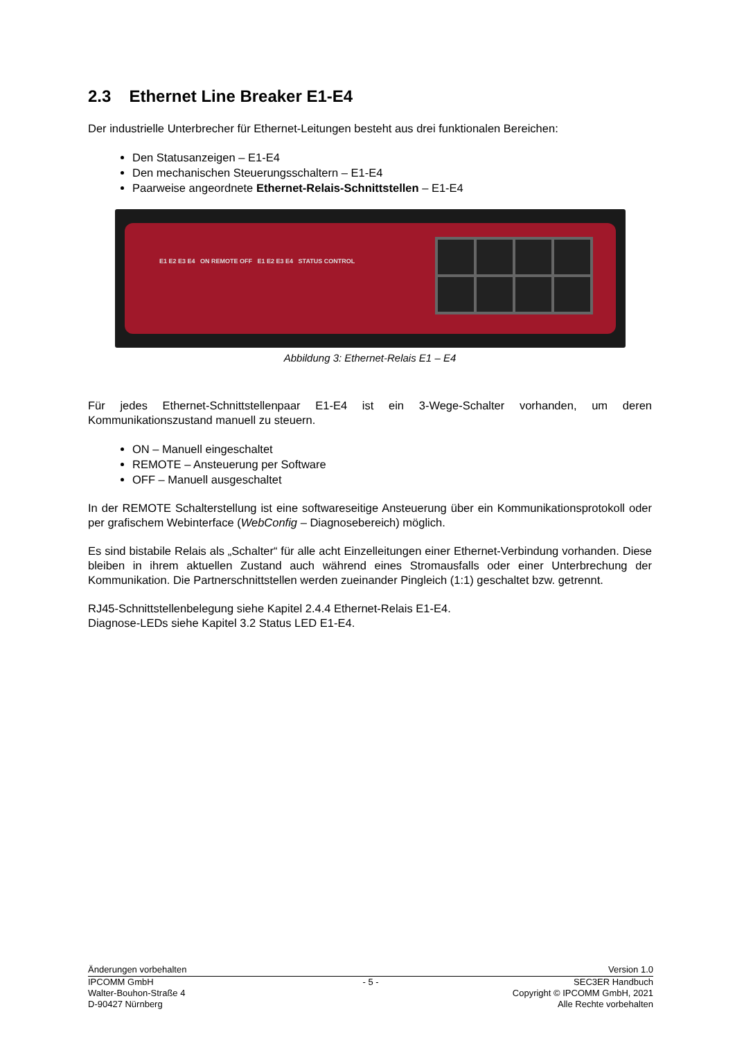2.3 Ethernet Line Breaker E1-E4
Der industrielle Unterbrecher für Ethernet-Leitungen besteht aus drei funktionalen Bereichen:
Den Statusanzeigen – E1-E4
Den mechanischen Steuerungsschaltern – E1-E4
Paarweise angeordnete Ethernet-Relais-Schnittstellen – E1-E4
E1 E2 E3 E4 ON REMOTE OFF E1 E2 E3 E4 STATUS CONTROL
Abbildung 3: Ethernet-Relais E1 – E4
Für jedes Ethernet-Schnittstellenpaar E1-E4 ist ein 3-Wege-Schalter vorhanden, um deren Kommunikationszustand manuell zu steuern.
ON – Manuell eingeschaltet
REMOTE – Ansteuerung per Software
OFF – Manuell ausgeschaltet
In der REMOTE Schalterstellung ist eine softwareseitige Ansteuerung über ein Kommunikationsprotokoll oder per grafischem Webinterface (WebConfig – Diagnosebereich) möglich.
Es sind bistabile Relais als „Schalter“ für alle acht Einzelleitungen einer Ethernet-Verbindung vorhanden. Diese bleiben in ihrem aktuellen Zustand auch während eines Stromausfalls oder einer Unterbrechung der Kommunikation. Die Partnerschnittstellen werden zueinander Pingleich (1:1) geschaltet bzw. getrennt.
RJ45-Schnittstellenbelegung siehe Kapitel 2.4.4 Ethernet-Relais E1-E4.
Diagnose-LEDs siehe Kapitel 3.2 Status LED E1-E4.
Änderungen vorbehalten Version 1.0
IPCOMM GmbH
Walter-Bouhon-Straße 4
D-90427 Nürnberg
- 5 - SEC3ER Handbuch
Copyright © IPCOMM GmbH, 2021
Alle Rechte vorbehalten